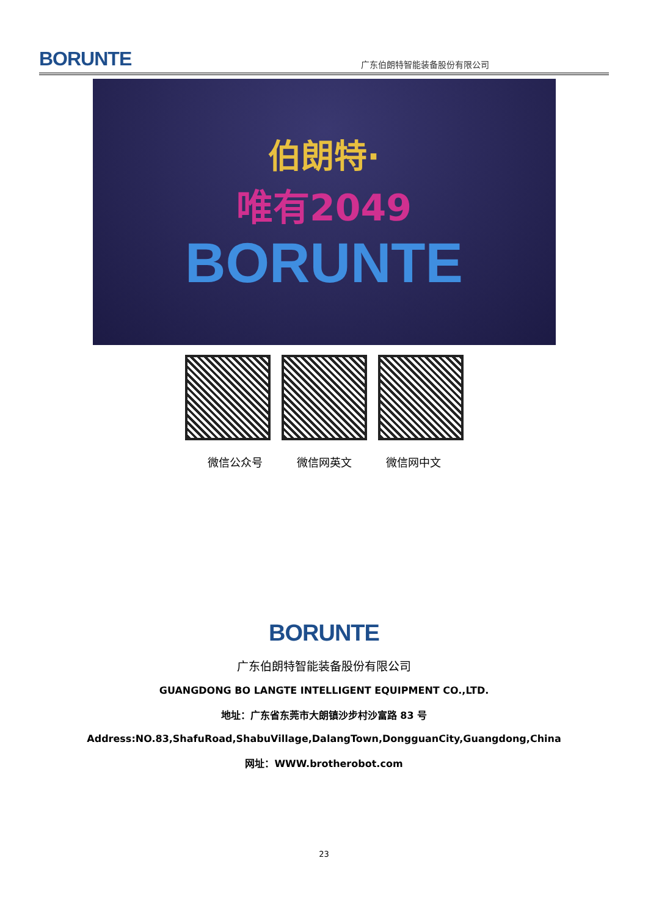BORUNTE
广东伯朗特智能装备股份有限公司
伯朗特·
唯有2049
BORUNTE
微信公众号 微信网英文 微信网中文
BORUNTE
广东伯朗特智能装备股份有限公司
GUANGDONG BO LANGTE INTELLIGENT EQUIPMENT CO.,LTD.
地址：广东省东莞市大朗镇沙步村沙富路 83 号
Address:NO.83,ShafuRoad,ShabuVillage,DalangTown,DongguanCity,Guangdong,China
网址：WWW.brotherobot.com
23